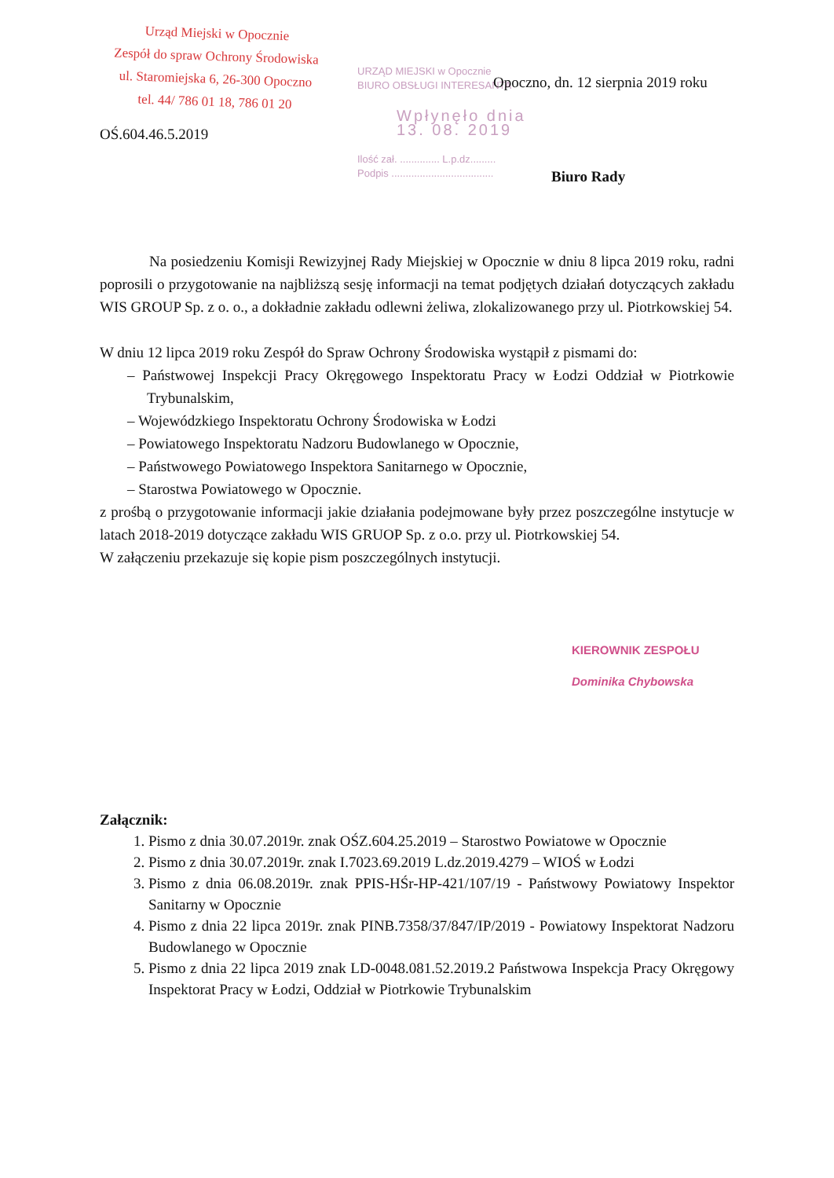Urząd Miejski w Opocznie
Zespół do spraw Ochrony Środowiska
ul. Staromiejska 6, 26-300 Opoczno
tel. 44/ 786 01 18, 786 01 20
URZĄD MIEJSKI w Opocznie
BIURO OBSŁUGI INTERESANTA
Wpłynęło dnia 13. 08. 2019
Ilość zał. .............. L.p.dz.........
Podpis ....................................
Opoczno, dn. 12 sierpnia 2019 roku
OŚ.604.46.5.2019
Biuro Rady
Na posiedzeniu Komisji Rewizyjnej Rady Miejskiej w Opocznie w dniu 8 lipca 2019 roku, radni poprosili o przygotowanie na najbliższą sesję informacji na temat podjętych działań dotyczących zakładu WIS GROUP Sp. z o. o., a dokładnie zakładu odlewni żeliwa, zlokalizowanego przy ul. Piotrkowskiej 54.
W dniu 12 lipca 2019 roku Zespół do Spraw Ochrony Środowiska wystąpił z pismami do:
– Państwowej Inspekcji Pracy Okręgowego Inspektoratu Pracy w Łodzi Oddział w Piotrkowie Trybunalskim,
– Wojewódzkiego Inspektoratu Ochrony Środowiska w Łodzi
– Powiatowego Inspektoratu Nadzoru Budowlanego w Opocznie,
– Państwowego Powiatowego Inspektora Sanitarnego w Opocznie,
– Starostwa Powiatowego w Opocznie.
z prośbą o przygotowanie informacji jakie działania podejmowane były przez poszczególne instytucje w latach 2018-2019 dotyczące zakładu WIS GRUOP Sp. z o.o. przy ul. Piotrkowskiej 54.
W załączeniu przekazuje się kopie pism poszczególnych instytucji.
KIEROWNIK ZESPOŁU
Dominika Chybowska
Załącznik:
1. Pismo z dnia 30.07.2019r. znak OŚZ.604.25.2019 – Starostwo Powiatowe w Opocznie
2. Pismo z dnia 30.07.2019r. znak I.7023.69.2019 L.dz.2019.4279 – WIOŚ w Łodzi
3. Pismo z dnia 06.08.2019r. znak PPIS-HŚr-HP-421/107/19 - Państwowy Powiatowy Inspektor Sanitarny w Opocznie
4. Pismo z dnia 22 lipca 2019r. znak PINB.7358/37/847/IP/2019 - Powiatowy Inspektorat Nadzoru Budowlanego w Opocznie
5. Pismo z dnia 22 lipca 2019 znak LD-0048.081.52.2019.2 Państwowa Inspekcja Pracy Okręgowy Inspektorat Pracy w Łodzi, Oddział w Piotrkowie Trybunalskim